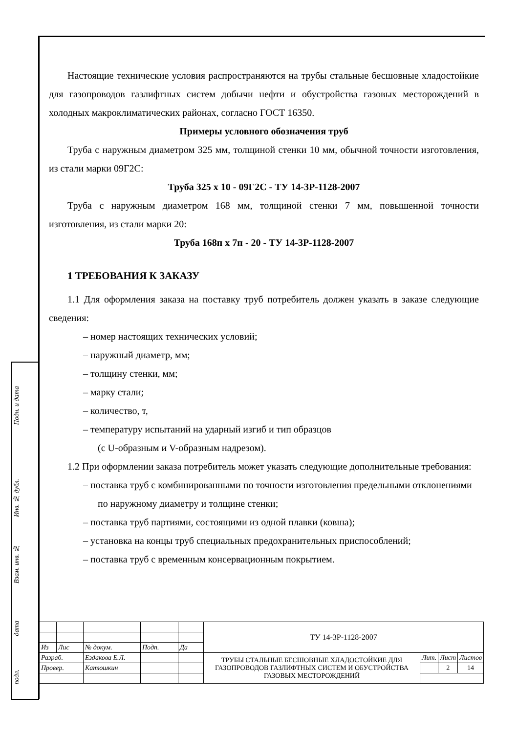Подн. и дата
Инв. № дубл.
Взам. инв. №
дата
подл.
Настоящие технические условия распространяются на трубы стальные бесшовные хладостойкие для газопроводов газлифтных систем добычи нефти и обустройства газовых месторождений в холодных макроклиматических районах, согласно ГОСТ 16350.
Примеры условного обозначения труб
Труба с наружным диаметром 325 мм, толщиной стенки 10 мм, обычной точности изготовления, из стали марки 09Г2С:
Труба 325 х 10 - 09Г2С - ТУ 14-3Р-1128-2007
Труба с наружным диаметром 168 мм, толщиной стенки 7 мм, повышенной точности изготовления, из стали марки 20:
Труба 168п х 7п - 20 - ТУ 14-3Р-1128-2007
1 ТРЕБОВАНИЯ К ЗАКАЗУ
1.1 Для оформления заказа на поставку труб потребитель должен указать в заказе следующие сведения:
– номер настоящих технических условий;
– наружный диаметр, мм;
– толщину стенки, мм;
– марку стали;
– количество, т,
– температуру испытаний на ударный изгиб и тип образцов
(с U-образным и V-образным надрезом).
1.2 При оформлении заказа потребитель может указать следующие дополнительные требования:
– поставка труб с комбинированными по точности изготовления предельными отклонениями по наружному диаметру и толщине стенки;
– поставка труб партиями, состоящими из одной плавки (ковша);
– установка на концы труб специальных предохранительных приспособлений;
– поставка труб с временным консервационным покрытием.
| | | | | | ТУ 14-3Р-1128-2007 | | | |
| Из | Лис | № докум. | Подп. | Да | | | | |
| Разраб. | | Ездакова Е.Л. | | | ТРУБЫ СТАЛЬНЫЕ БЕСШОВНЫЕ ХЛАДОСТОЙКИЕ ДЛЯ ГАЗОПРОВОДОВ ГАЗЛИФТНЫХ СИСТЕМ И ОБУСТРОЙСТВА ГАЗОВЫХ МЕСТОРОЖДЕНИЙ | Лит. | Лист | Листов |
| Провер. | | Катюшкин | | | | | 2 | 14 |